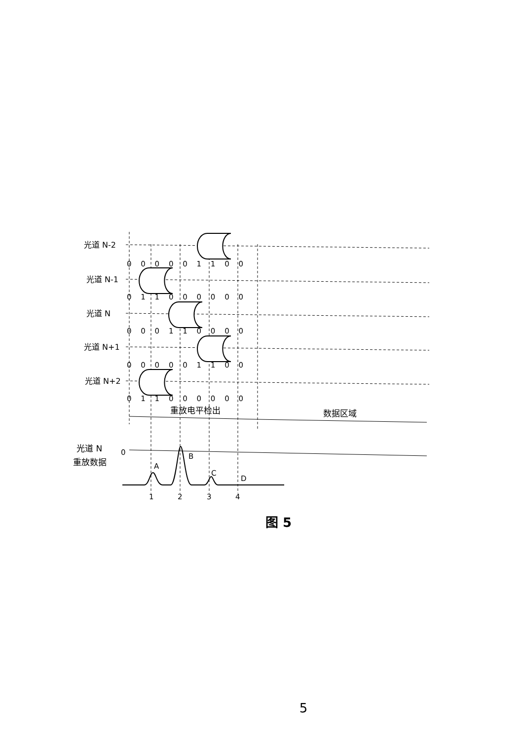光道 N-2
光道 N-1
光道 N
光道 N+1
光道 N+2
0 0 0 0 0 1 1 0 0
0 1 1 0 0 0 0 0 0
0 0 0 1 1 0 0 0 0
0 0 0 0 0 1 1 0 0
0 1 1 0 0 0 0 0 0
重放电平检出
数据区域
光道 N
重放数据
0
A
B
C
D
1
2
3
4
图 5
5